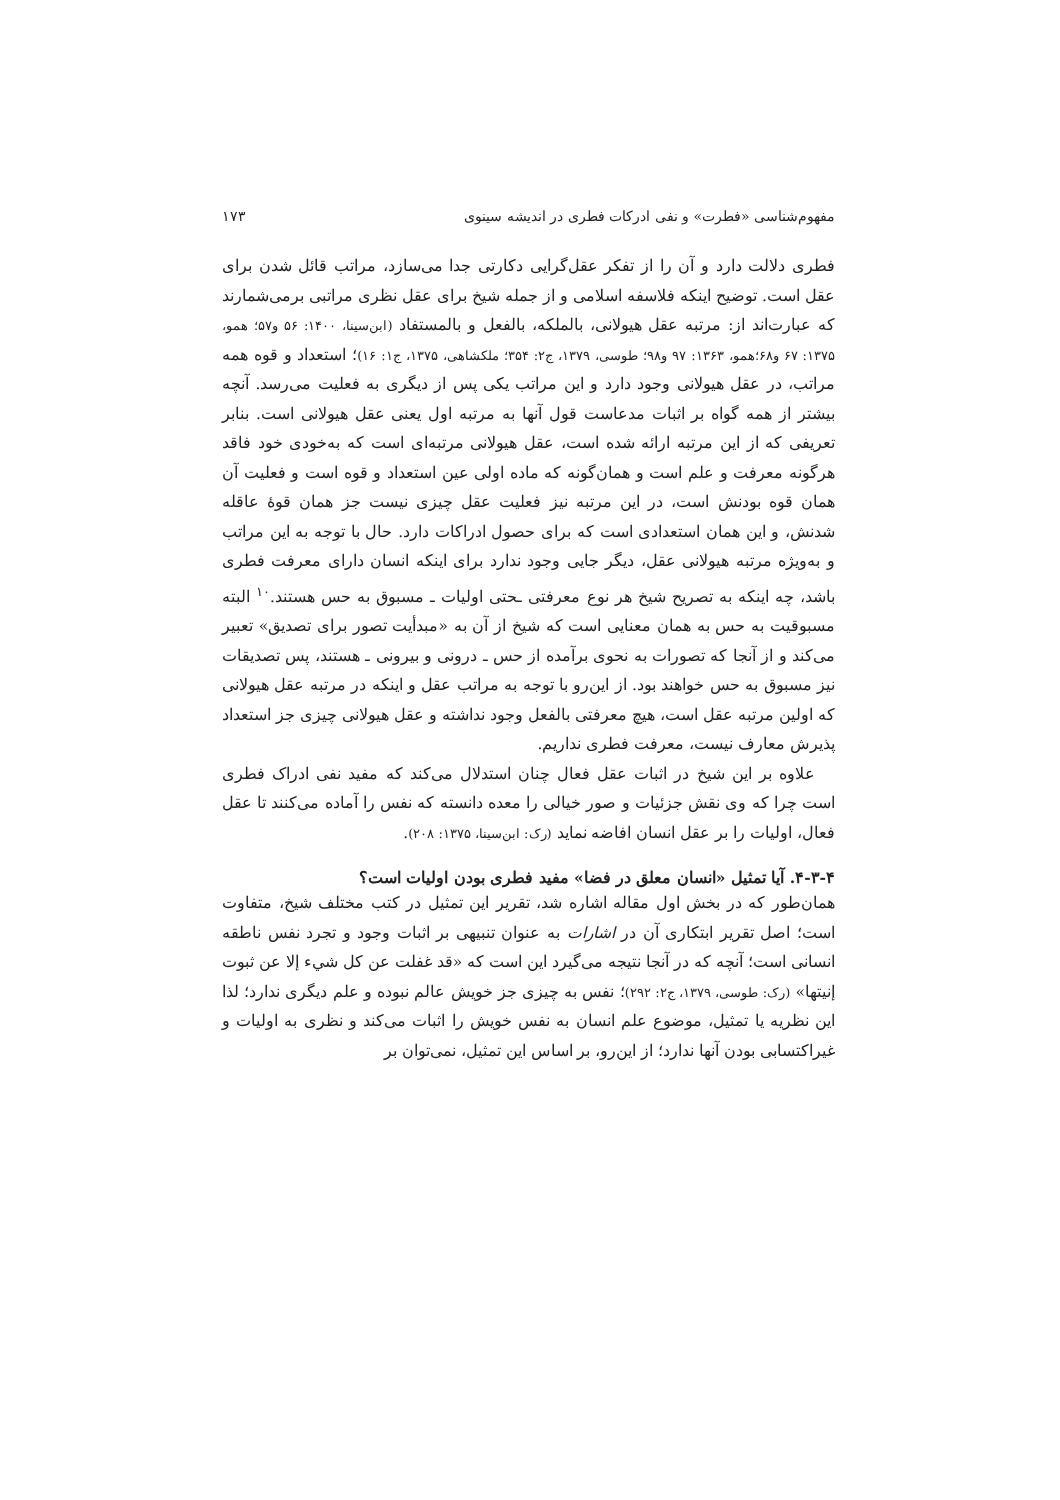مفهوم‌شناسی «فطرت» و نفی ادرکات فطری در اندیشه سینوی ۱۷۳
فطری دلالت دارد و آن را از تفکر عقل‌گرایی دکارتی جدا می‌سازد، مراتب قائل شدن برای عقل است. توضیح اینکه فلاسفه اسلامی و از جمله شیخ برای عقل نظری مراتبی برمی‌شمارند که عبارت‌اند از: مرتبه عقل هیولانی، بالملکه، بالفعل و بالمستفاد (ابن‌سینا، ۱۴۰۰: ۵۶ و۵۷؛ همو، ۱۳۷۵: ۶۷ و۶۸؛همو، ۱۳۶۳: ۹۷ و۹۸؛ طوسی، ۱۳۷۹، ج۲: ۳۵۴؛ ملکشاهی، ۱۳۷۵، ج۱: ۱۶)؛ استعداد و قوه همه مراتب، در عقل هیولانی وجود دارد و این مراتب یکی پس از دیگری به فعلیت می‌رسد. آنچه بیشتر از همه گواه بر اثبات مدعاست قول آنها به مرتبه اول یعنی عقل هیولانی است. بنابر تعریفی که از این مرتبه ارائه شده است، عقل هیولانی مرتبه‌ای است که به‌خودی خود فاقد هرگونه معرفت و علم است و همان‌گونه که ماده اولی عین استعداد و قوه است و فعلیت آن همان قوه بودنش است، در این مرتبه نیز فعلیت عقل چیزی نیست جز همان قوۀ عاقله شدنش، و این همان استعدادی است که برای حصول ادراکات دارد. حال با توجه به این مراتب و به‌ویژه مرتبه هیولانی عقل، دیگر جایی وجود ندارد برای اینکه انسان دارای معرفت فطری باشد، چه اینکه به تصریح شیخ هر نوع معرفتی ـحتی اولیات ـ مسبوق به حس هستند.<sup>۱۰</sup> البته مسبوقیت به حس به همان معنایی است که شیخ از آن به «مبدأیت تصور برای تصدیق» تعبیر می‌کند و از آنجا که تصورات به نحوی برآمده از حس ـ درونی و بیرونی ـ هستند، پس تصدیقات نیز مسبوق به حس خواهند بود. از این‌رو با توجه به مراتب عقل و اینکه در مرتبه عقل هیولانی که اولین مرتبه عقل است، هیچ معرفتی بالفعل وجود نداشته و عقل هیولانی چیزی جز استعداد پذیرش معارف نیست، معرفت فطری نداریم.
علاوه بر این شیخ در اثبات عقل فعال چنان استدلال می‌کند که مفید نفی ادراک فطری است چرا که وی نقش جزئیات و صور خیالی را معده دانسته که نفس را آماده می‌کنند تا عقل فعال، اولیات را بر عقل انسان افاضه نماید (رک: ابن‌سینا، ۱۳۷۵: ۲۰۸).
۴-۳-۴. آیا تمثیل «انسان معلق در فضا» مفید فطری بودن اولیات است؟
همان‌طور که در بخش اول مقاله اشاره شد، تقریر این تمثیل در کتب مختلف شیخ، متفاوت است؛ اصل تقریر ابتکاری آن در اشارات به عنوان تنبیهی بر اثبات وجود و تجرد نفس ناطقه انسانی است؛ آنچه که در آنجا نتیجه می‌گیرد این است که «قد غفلت عن کل شيء إلا عن ثبوت إنيتها» (رک: طوسی، ۱۳۷۹، ج۲: ۲۹۲)؛ نفس به چیزی جز خویش عالم نبوده و علم دیگری ندارد؛ لذا این نظریه یا تمثیل، موضوع علم انسان به نفس خویش را اثبات می‌کند و نظری به اولیات و غیراکتسابی بودن آنها ندارد؛ از این‌رو، بر اساس این تمثیل، نمی‌توان بر